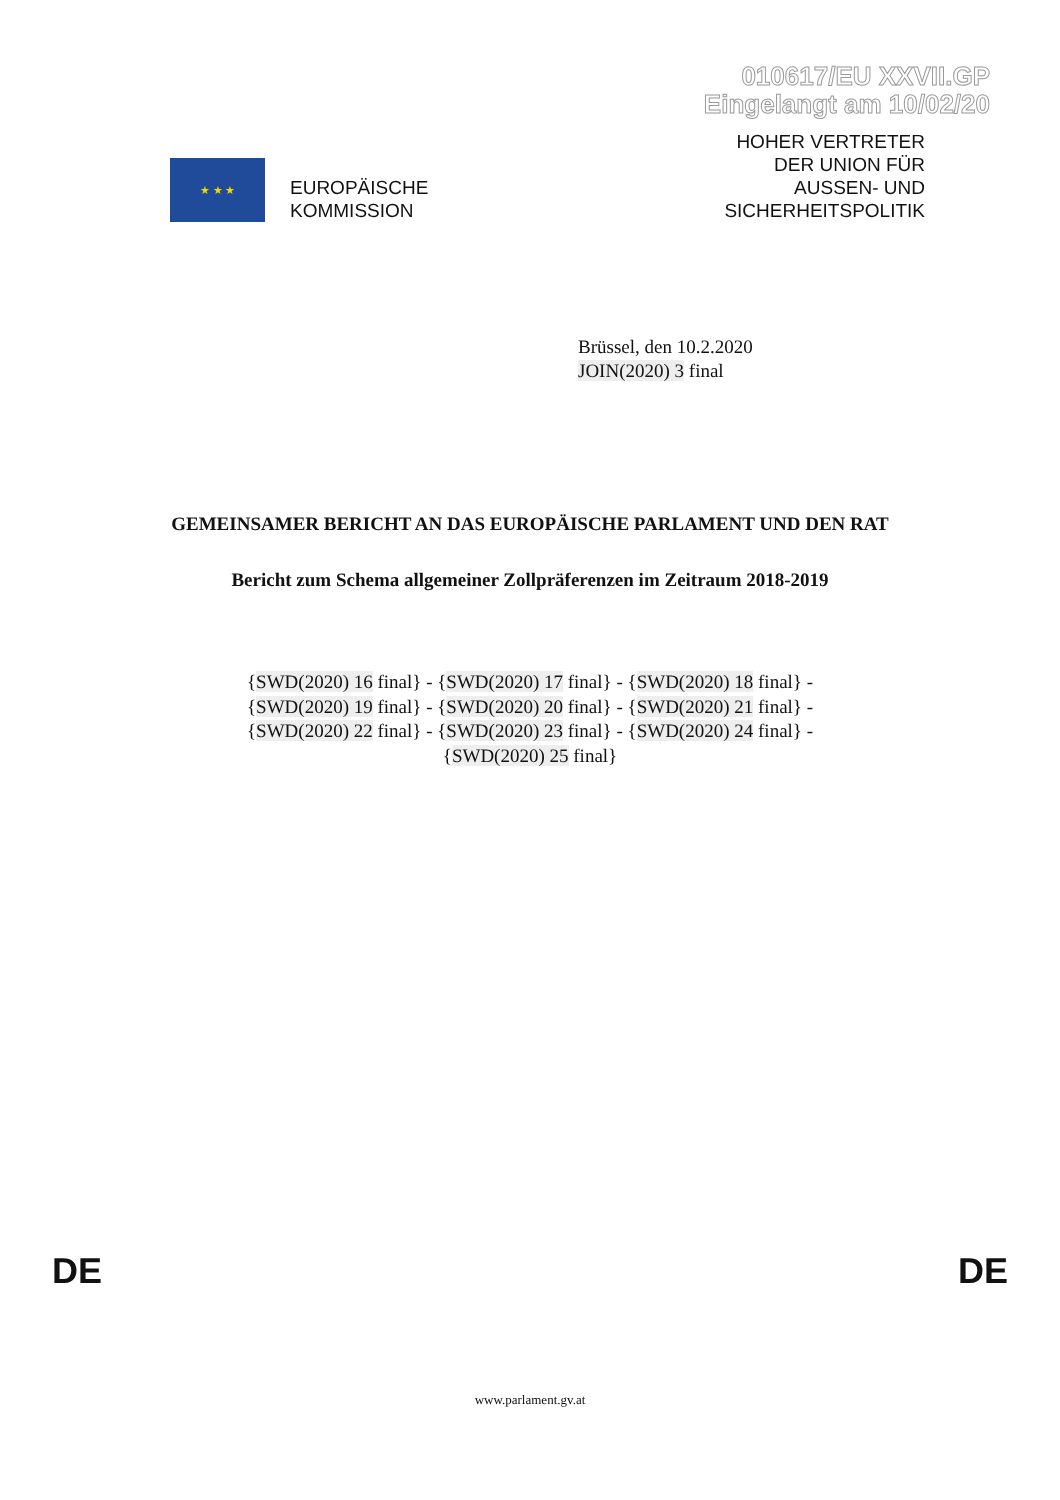010617/EU XXVII.GP
Eingelangt am 10/02/20
★ ★ ★
EUROPÄISCHE
KOMMISSION
HOHER VERTRETER
DER UNION FÜR
AUSSEN- UND
SICHERHEITSPOLITIK
Brüssel, den 10.2.2020
JOIN(2020) 3 final
GEMEINSAMER BERICHT AN DAS EUROPÄISCHE PARLAMENT UND DEN RAT
Bericht zum Schema allgemeiner Zollpräferenzen im Zeitraum 2018-2019
{SWD(2020) 16 final} - {SWD(2020) 17 final} - {SWD(2020) 18 final} - {SWD(2020) 19 final} - {SWD(2020) 20 final} - {SWD(2020) 21 final} - {SWD(2020) 22 final} - {SWD(2020) 23 final} - {SWD(2020) 24 final} - {SWD(2020) 25 final}
DE DE
www.parlament.gv.at